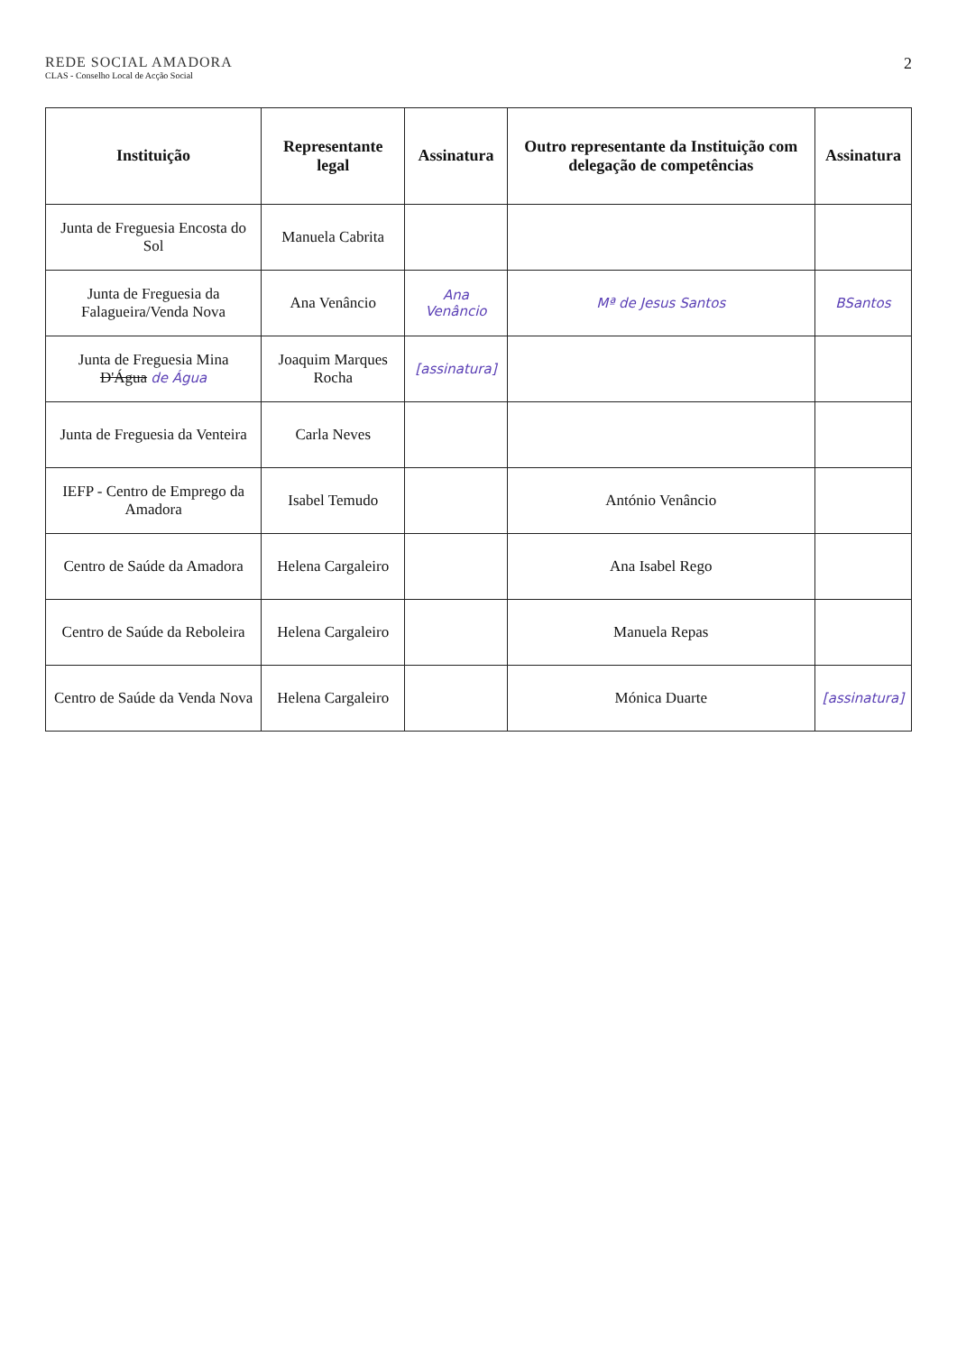REDE SOCIAL AMADORA
CLAS - Conselho Local de Acção Social
2
| Instituição | Representante legal | Assinatura | Outro representante da Instituição com delegação de competências | Assinatura |
| --- | --- | --- | --- | --- |
| Junta de Freguesia Encosta do Sol | Manuela Cabrita | | | |
| Junta de Freguesia da Falagueira/Venda Nova | Ana Venâncio | Ana Venâncio | Mª de Jesus Santos | BSantos |
| Junta de Freguesia Mina D'Água de Água | Joaquim Marques Rocha | [assinatura] | | |
| Junta de Freguesia da Venteira | Carla Neves | | | |
| IEFP - Centro de Emprego da Amadora | Isabel Temudo | | António Venâncio | |
| Centro de Saúde da Amadora | Helena Cargaleiro | | Ana Isabel Rego | |
| Centro de Saúde da Reboleira | Helena Cargaleiro | | Manuela Repas | |
| Centro de Saúde da Venda Nova | Helena Cargaleiro | | Mónica Duarte | [assinatura] |